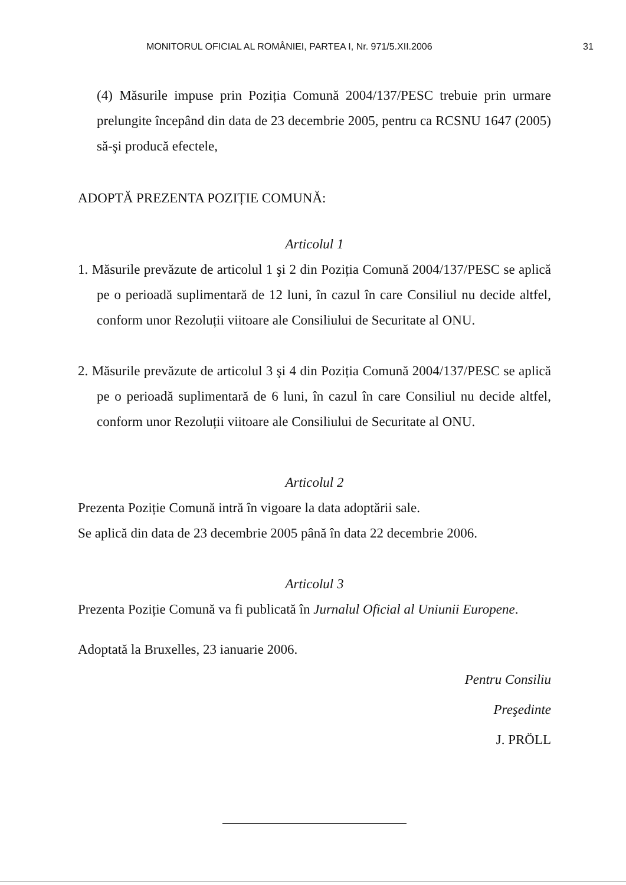MONITORUL OFICIAL AL ROMÂNIEI, PARTEA I, Nr. 971/5.XII.2006 31
(4) Măsurile impuse prin Poziția Comună 2004/137/PESC trebuie prin urmare prelungite începând din data de 23 decembrie 2005, pentru ca RCSNU 1647 (2005) să-şi producă efectele,
ADOPTĂ PREZENTA POZIȚIE COMUNĂ:
Articolul 1
1. Măsurile prevăzute de articolul 1 şi 2 din Poziția Comună 2004/137/PESC se aplică pe o perioadă suplimentară de 12 luni, în cazul în care Consiliul nu decide altfel, conform unor Rezoluții viitoare ale Consiliului de Securitate al ONU.
2. Măsurile prevăzute de articolul 3 şi 4 din Poziția Comună 2004/137/PESC se aplică pe o perioadă suplimentară de 6 luni, în cazul în care Consiliul nu decide altfel, conform unor Rezoluții viitoare ale Consiliului de Securitate al ONU.
Articolul 2
Prezenta Poziție Comună intră în vigoare la data adoptării sale.
Se aplică din data de 23 decembrie 2005 până în data 22 decembrie 2006.
Articolul 3
Prezenta Poziție Comună va fi publicată în Jurnalul Oficial al Uniunii Europene.
Adoptată la Bruxelles, 23 ianuarie 2006.
Pentru Consiliu
Preşedinte
J. PRÖLL